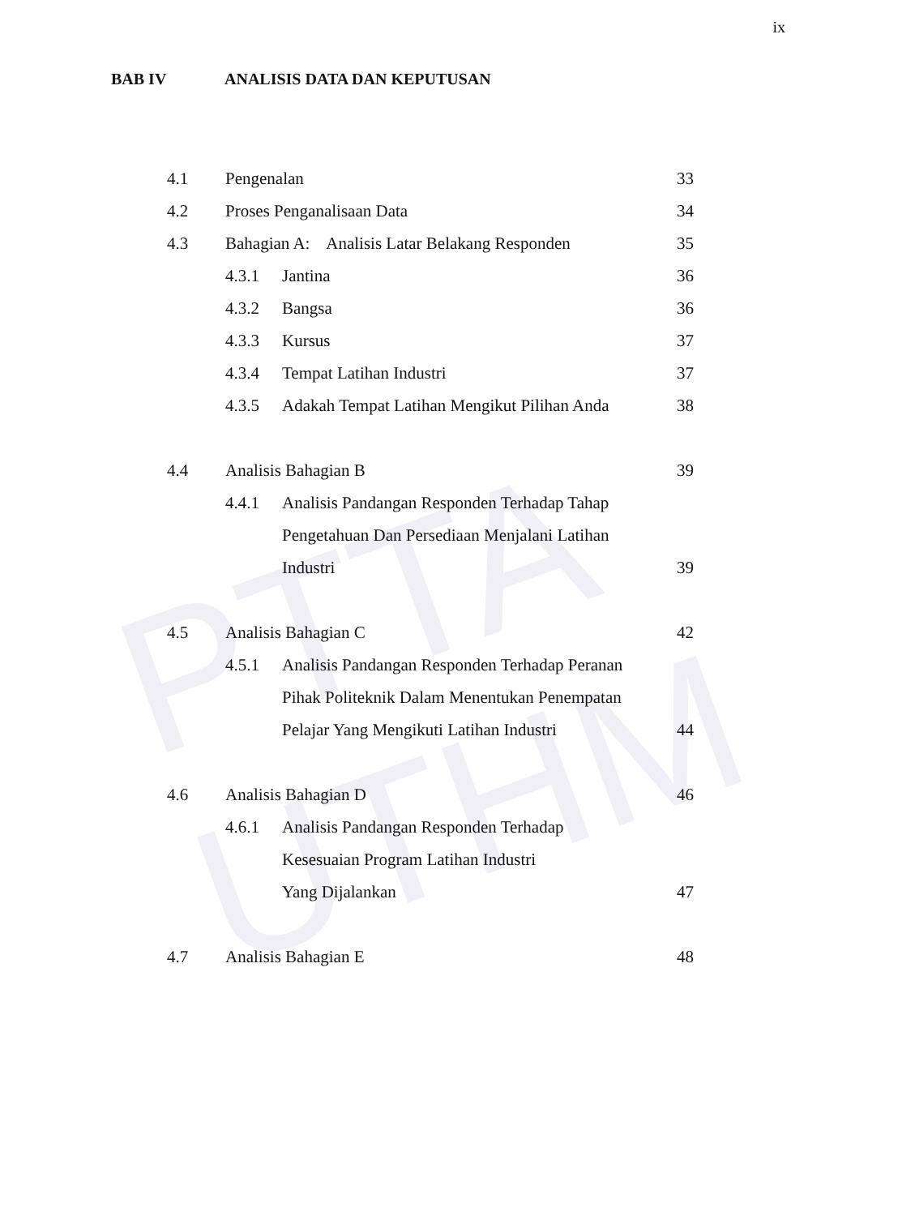PTTA UTHM
ix
BAB IV ANALISIS DATA DAN KEPUTUSAN
4.1 Pengenalan 33
4.2 Proses Penganalisaan Data 34
4.3 Bahagian A: Analisis Latar Belakang Responden
35
4.3.1 Jantina 36
4.3.2 Bangsa 36
4.3.3 Kursus 37
4.3.4 Tempat Latihan Industri 37
4.3.5 Adakah Tempat Latihan Mengikut Pilihan Anda
38
4.4 Analisis Bahagian B 39
4.4.1 Analisis Pandangan Responden Terhadap Tahap
Pengetahuan Dan Persediaan Menjalani Latihan
Industri 39
4.5 Analisis Bahagian C 42
4.5.1 Analisis Pandangan Responden Terhadap Peranan
Pihak Politeknik Dalam Menentukan Penempatan
Pelajar Yang Mengikuti Latihan Industri
44
4.6 Analisis Bahagian D 46
4.6.1 Analisis Pandangan Responden Terhadap
Kesesuaian Program Latihan Industri
Yang Dijalankan 47
4.7 Analisis Bahagian E 48